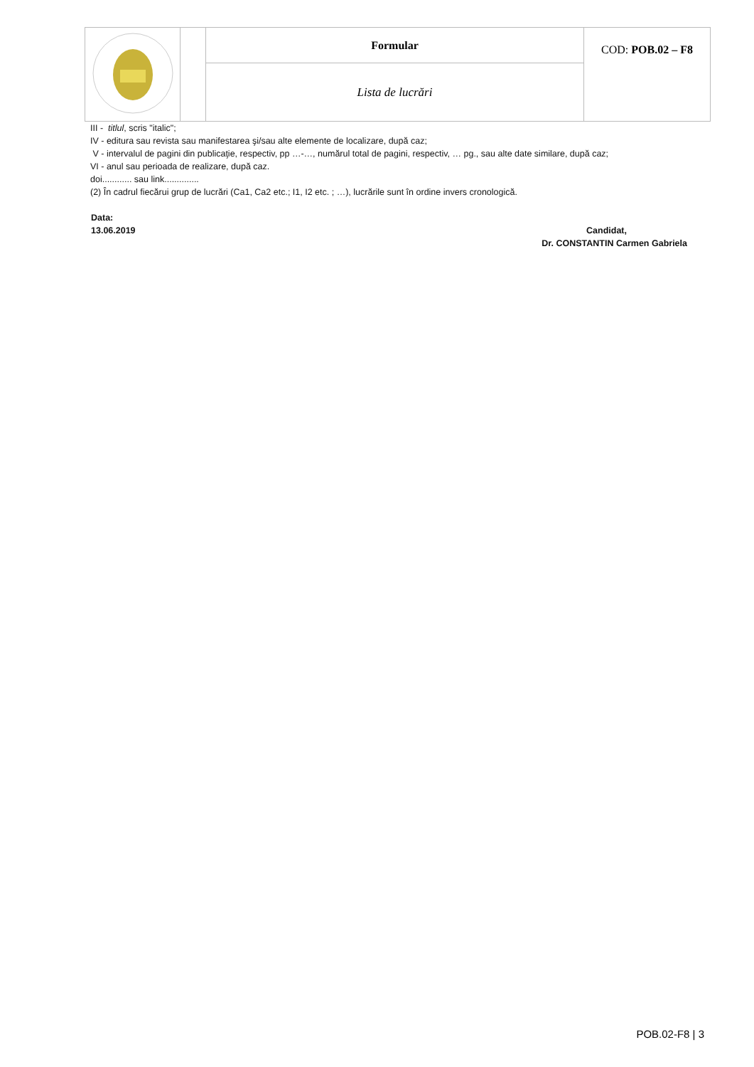| | | Formular | COD: POB.02 – F8 |
| | | Lista de lucrări | |
III - titlul, scris "italic";
IV - editura sau revista sau manifestarea şi/sau alte elemente de localizare, după caz;
V - intervalul de pagini din publicaţie, respectiv, pp …-…, numărul total de pagini, respectiv, … pg., sau alte date similare, după caz;
VI - anul sau perioada de realizare, după caz.
doi............ sau link..............
(2) În cadrul fiecărui grup de lucrări (Ca1, Ca2 etc.; I1, I2 etc. ; …), lucrările sunt în ordine invers cronologică.
Data:
13.06.2019 Candidat,
Dr. CONSTANTIN Carmen Gabriela
POB.02-F8 | 3